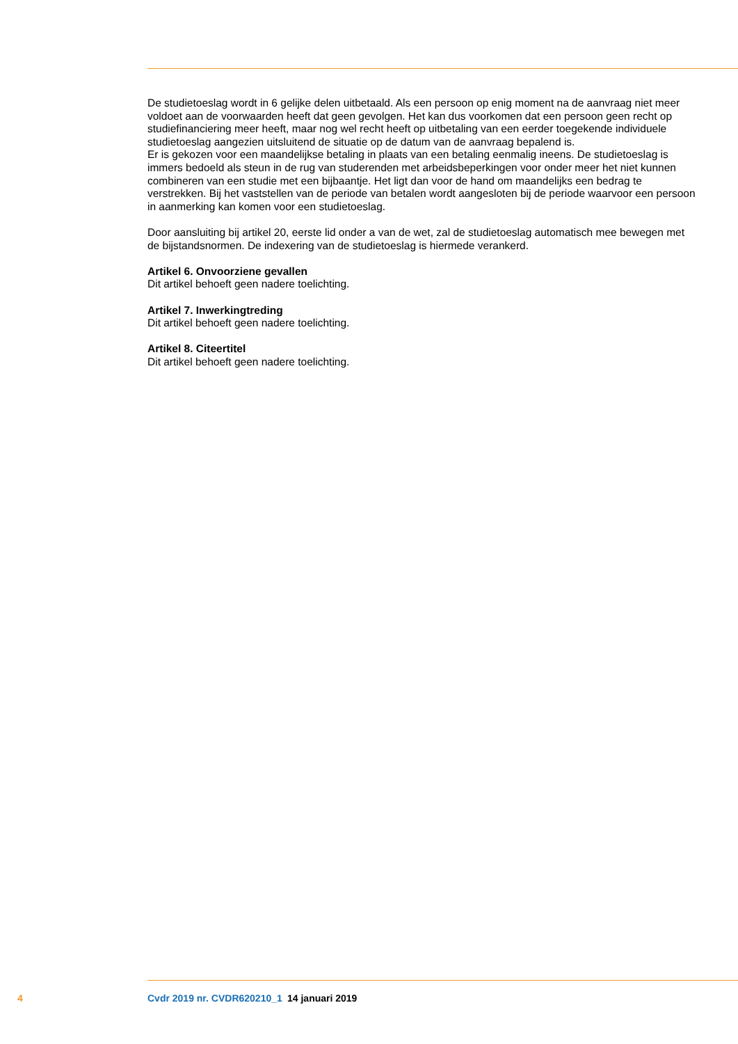De studietoeslag wordt in 6 gelijke delen uitbetaald. Als een persoon op enig moment na de aanvraag niet meer voldoet aan de voorwaarden heeft dat geen gevolgen. Het kan dus voorkomen dat een persoon geen recht op studiefinanciering meer heeft, maar nog wel recht heeft op uitbetaling van een eerder toegekende individuele studietoeslag aangezien uitsluitend de situatie op de datum van de aanvraag bepalend is.
Er is gekozen voor een maandelijkse betaling in plaats van een betaling eenmalig ineens. De studietoeslag is immers bedoeld als steun in de rug van studerenden met arbeidsbeperkingen voor onder meer het niet kunnen combineren van een studie met een bijbaantje. Het ligt dan voor de hand om maandelijks een bedrag te verstrekken. Bij het vaststellen van de periode van betalen wordt aangesloten bij de periode waarvoor een persoon in aanmerking kan komen voor een studietoeslag.
Door aansluiting bij artikel 20, eerste lid onder a van de wet, zal de studietoeslag automatisch mee bewegen met de bijstandsnormen. De indexering van de studietoeslag is hiermede verankerd.
Artikel 6. Onvoorziene gevallen
Dit artikel behoeft geen nadere toelichting.
Artikel 7. Inwerkingtreding
Dit artikel behoeft geen nadere toelichting.
Artikel 8. Citeertitel
Dit artikel behoeft geen nadere toelichting.
4 Cvdr 2019 nr. CVDR620210_1 14 januari 2019